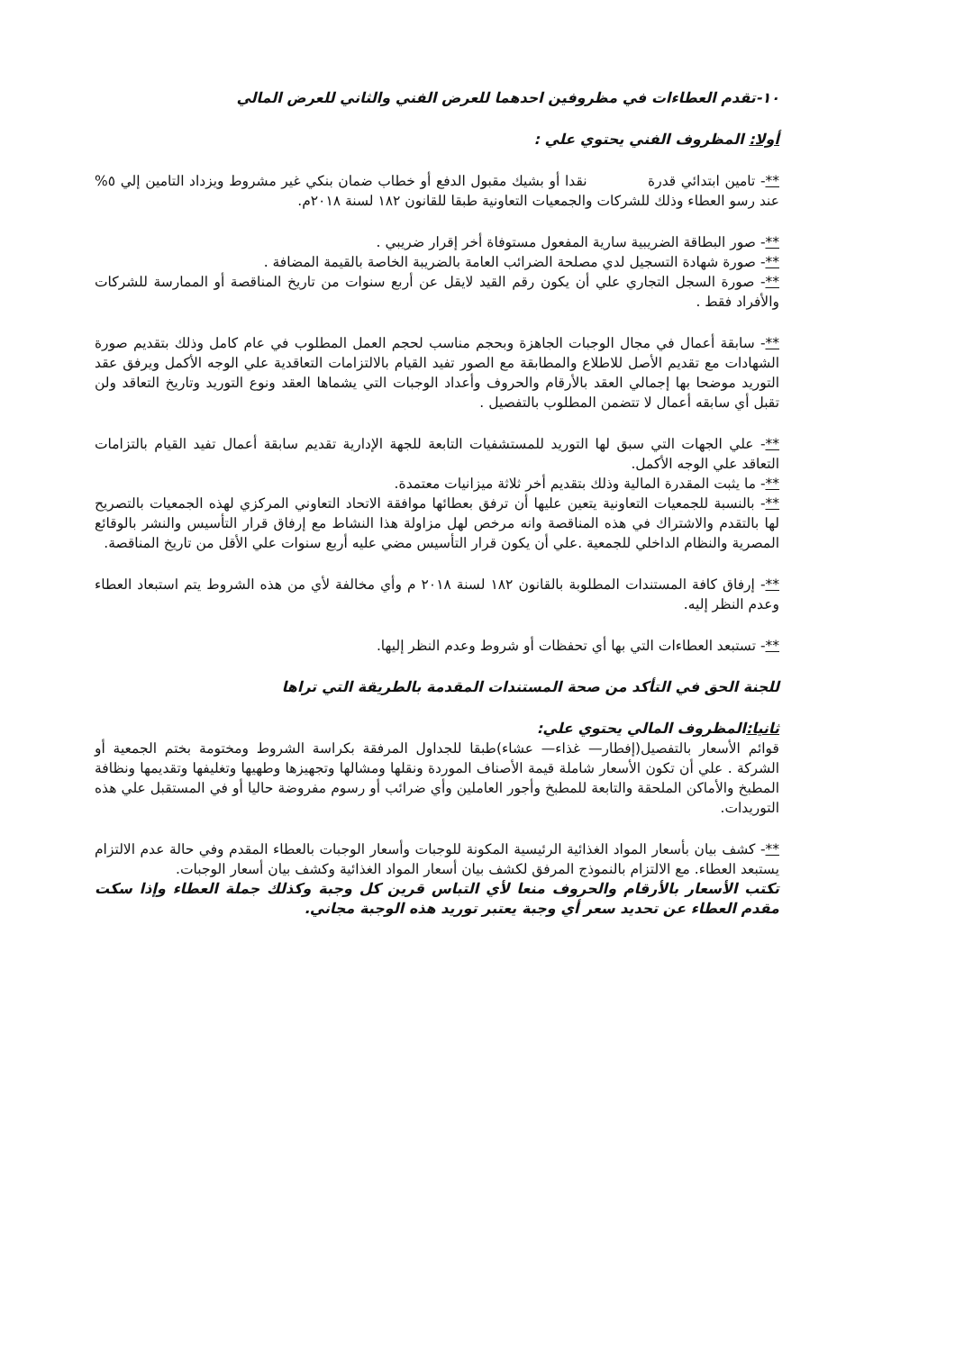١٠-تقدم العطاءات في مظروفين احدهما للعرض الفني والثاني للعرض المالي
أولا: المظروف الفني يحتوي علي :
**- تامين ابتدائي قدرة نقدا أو بشيك مقبول الدفع أو خطاب ضمان بنكي غير مشروط ويزداد التامين إلي ٥% عند رسو العطاء وذلك للشركات والجمعيات التعاونية طبقا للقانون ١٨٢ لسنة ٢٠١٨م.
**- صور البطاقة الضريبية سارية المفعول مستوفاة أخر إقرار ضريبي .
**- صورة شهادة التسجيل لدي مصلحة الضرائب العامة بالضريبة الخاصة بالقيمة المضافة .
**- صورة السجل التجاري علي أن يكون رقم القيد لايقل عن أربع سنوات من تاريخ المناقصة أو الممارسة للشركات والأفراد فقط .
**- سابقة أعمال في مجال الوجبات الجاهزة وبحجم مناسب لحجم العمل المطلوب في عام كامل وذلك بتقديم صورة الشهادات مع تقديم الأصل للاطلاع والمطابقة مع الصور تفيد القيام بالالتزامات التعاقدية علي الوجه الأكمل ويرفق عقد التوريد موضحا بها إجمالي العقد بالأرقام والحروف وأعداد الوجبات التي يشماها العقد ونوع التوريد وتاريخ التعاقد ولن تقبل أي سابقه أعمال لا تتضمن المطلوب بالتفصيل .
**- علي الجهات التي سبق لها التوريد للمستشفيات التابعة للجهة الإدارية تقديم سابقة أعمال تفيد القيام بالتزامات التعاقد علي الوجه الأكمل.
**- ما يثبت المقدرة المالية وذلك بتقديم أخر ثلاثة ميزانيات معتمدة.
**- بالنسبة للجمعيات التعاونية يتعين عليها أن ترفق بعطائها موافقة الاتحاد التعاوني المركزي لهذه الجمعيات بالتصريح لها بالتقدم والاشتراك في هذه المناقصة وانه مرخص لهل مزاولة هذا النشاط مع إرفاق قرار التأسيس والنشر بالوقائع المصرية والنظام الداخلي للجمعية .علي أن يكون قرار التأسيس مضي عليه أربع سنوات علي الأقل من تاريخ المناقصة.
**- إرفاق كافة المستندات المطلوبة بالقانون ١٨٢ لسنة ٢٠١٨ م وأي مخالفة لأي من هذه الشروط يتم استبعاد العطاء وعدم النظر إليه.
**- تستبعد العطاءات التي بها أي تحفظات أو شروط وعدم النظر إليها.
للجنة الحق في التأكد من صحة المستندات المقدمة بالطريقة التي تراها
ثانيا: المظروف المالي يحتوي علي:
قوائم الأسعار بالتفصيل(إفطار— غذاء— عشاء)طبقا للجداول المرفقة بكراسة الشروط ومختومة بختم الجمعية أو الشركة . علي أن تكون الأسعار شاملة قيمة الأصناف الموردة ونقلها ومشالها وتجهيزها وطهيها وتغليفها وتقديمها ونظافة المطبخ والأماكن الملحقة والتابعة للمطبخ وأجور العاملين وأي ضرائب أو رسوم مفروضة حاليا أو في المستقبل علي هذه التوريدات.
**- كشف بيان بأسعار المواد الغذائية الرئيسية المكونة للوجبات وأسعار الوجبات بالعطاء المقدم وفي حالة عدم الالتزام يستبعد العطاء. مع الالتزام بالنموذج المرفق لكشف بيان أسعار المواد الغذائية وكشف بيان أسعار الوجبات.
تكتب الأسعار بالأرقام والحروف منعا لأي التباس قرين كل وجبة وكذلك جملة العطاء وإذا سكت مقدم العطاء عن تحديد سعر أي وجبة يعتبر توريد هذه الوجبة مجاني.